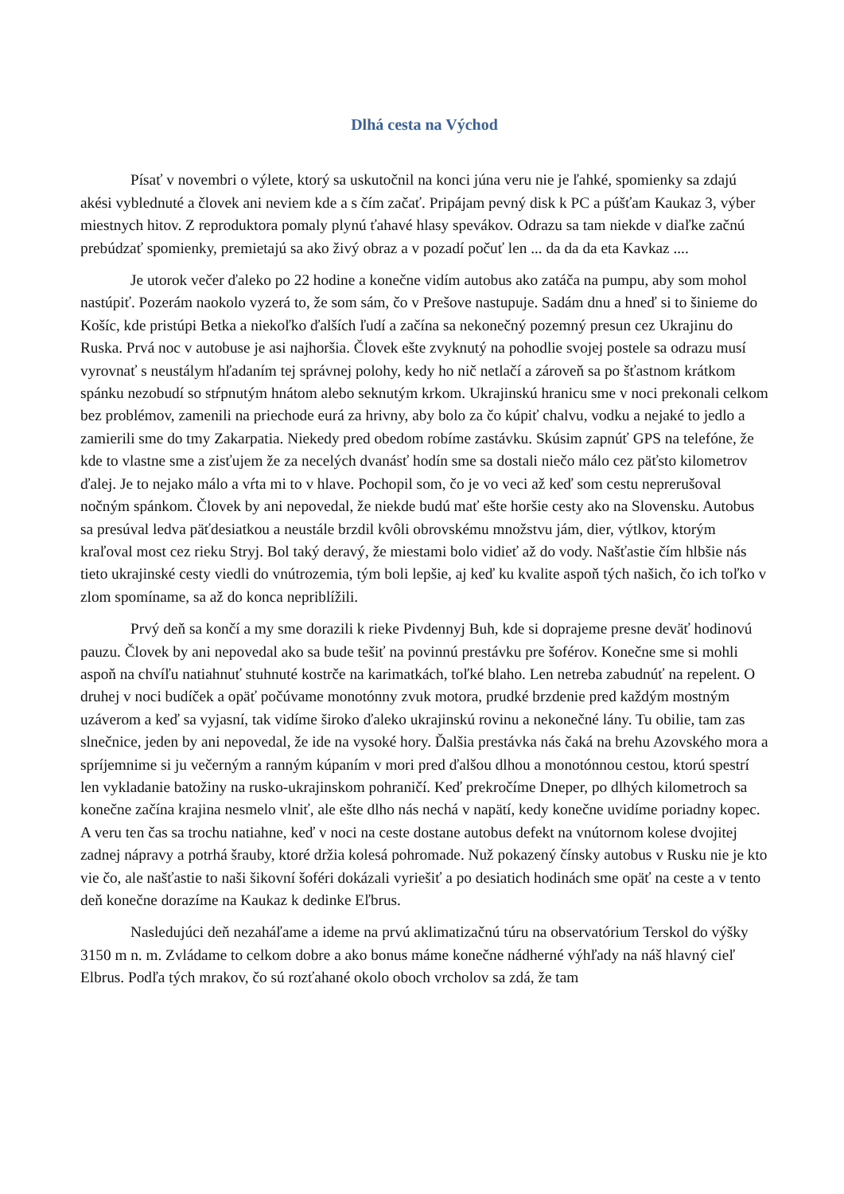Dlhá cesta na Východ
Písať v novembri o výlete, ktorý sa uskutočnil na konci júna veru nie je ľahké, spomienky sa zdajú akési vyblednuté a človek ani neviem kde a s čím začať. Pripájam pevný disk k PC a púšťam Kaukaz 3, výber miestnych hitov. Z reproduktora pomaly plynú ťahavé hlasy spevákov. Odrazu sa tam niekde v diaľke začnú prebúdzať spomienky, premietajú sa ako živý obraz a v pozadí počuť len ... da da da eta Kavkaz ....
Je utorok večer ďaleko po 22 hodine a konečne vidím autobus ako zatáča na pumpu, aby som mohol nastúpiť. Pozerám naokolo vyzerá to, že som sám, čo v Prešove nastupuje. Sadám dnu a hneď si to šinieme do Košíc, kde pristúpi Betka a niekoľko ďalších ľudí a začína sa nekonečný pozemný presun cez Ukrajinu do Ruska. Prvá noc v autobuse je asi najhoršia. Človek ešte zvyknutý na pohodlie svojej postele sa odrazu musí vyrovnať s neustálym hľadaním tej správnej polohy, kedy ho nič netlačí a zároveň sa po šťastnom krátkom spánku nezobudí so stŕpnutým hnátom alebo seknutým krkom. Ukrajinskú hranicu sme v noci prekonali celkom bez problémov, zamenili na priechode eurá za hrivny, aby bolo za čo kúpiť chalvu, vodku a nejaké to jedlo a zamierili sme do tmy Zakarpatia. Niekedy pred obedom robíme zastávku. Skúsim zapnúť GPS na telefóne, že kde to vlastne sme a zisťujem že za necelých dvanásť hodín sme sa dostali niečo málo cez päťsto kilometrov ďalej. Je to nejako málo a vŕta mi to v hlave. Pochopil som, čo je vo veci až keď som cestu neprerušoval nočným spánkom. Človek by ani nepovedal, že niekde budú mať ešte horšie cesty ako na Slovensku. Autobus sa presúval ledva päťdesiatkou a neustále brzdil kvôli obrovskému množstvu jám, dier, výtlkov, ktorým kraľoval most cez rieku Stryj. Bol taký deravý, že miestami bolo vidieť až do vody. Našťastie čím hlbšie nás tieto ukrajinské cesty viedli do vnútrozemia, tým boli lepšie, aj keď ku kvalite aspoň tých našich, čo ich toľko v zlom spomíname, sa až do konca nepriblížili.
Prvý deň sa končí a my sme dorazili k rieke Pivdennyj Buh, kde si doprajeme presne deväť hodinovú pauzu. Človek by ani nepovedal ako sa bude tešiť na povinnú prestávku pre šoférov. Konečne sme si mohli aspoň na chvíľu natiahnuť stuhnuté kostrče na karimatkách, toľké blaho. Len netreba zabudnúť na repelent. O druhej v noci budíček a opäť počúvame monotónny zvuk motora, prudké brzdenie pred každým mostným uzáverom a keď sa vyjasní, tak vidíme široko ďaleko ukrajinskú rovinu a nekonečné lány. Tu obilie, tam zas slnečnice, jeden by ani nepovedal, že ide na vysoké hory. Ďalšia prestávka nás čaká na brehu Azovského mora a spríjemnime si ju večerným a ranným kúpaním v mori pred ďalšou dlhou a monotónnou cestou, ktorú spestrí len vykladanie batožiny na rusko-ukrajinskom pohraničí. Keď prekročíme Dneper, po dlhých kilometroch sa konečne začína krajina nesmelo vlniť, ale ešte dlho nás nechá v napätí, kedy konečne uvidíme poriadny kopec. A veru ten čas sa trochu natiahne, keď v noci na ceste dostane autobus defekt na vnútornom kolese dvojitej zadnej nápravy a potrhá šrauby, ktoré držia kolesá pohromade. Nuž pokazený čínsky autobus v Rusku nie je kto vie čo, ale našťastie to naši šikovní šoféri dokázali vyriešiť a po desiatich hodinách sme opäť na ceste a v tento deň konečne dorazíme na Kaukaz k dedinke Eľbrus.
Nasledujúci deň nezaháľame a ideme na prvú aklimatizačnú túru na observatórium Terskol do výšky 3150 m n. m. Zvládame to celkom dobre a ako bonus máme konečne nádherné výhľady na náš hlavný cieľ Elbrus. Podľa tých mrakov, čo sú rozťahané okolo oboch vrcholov sa zdá, že tam